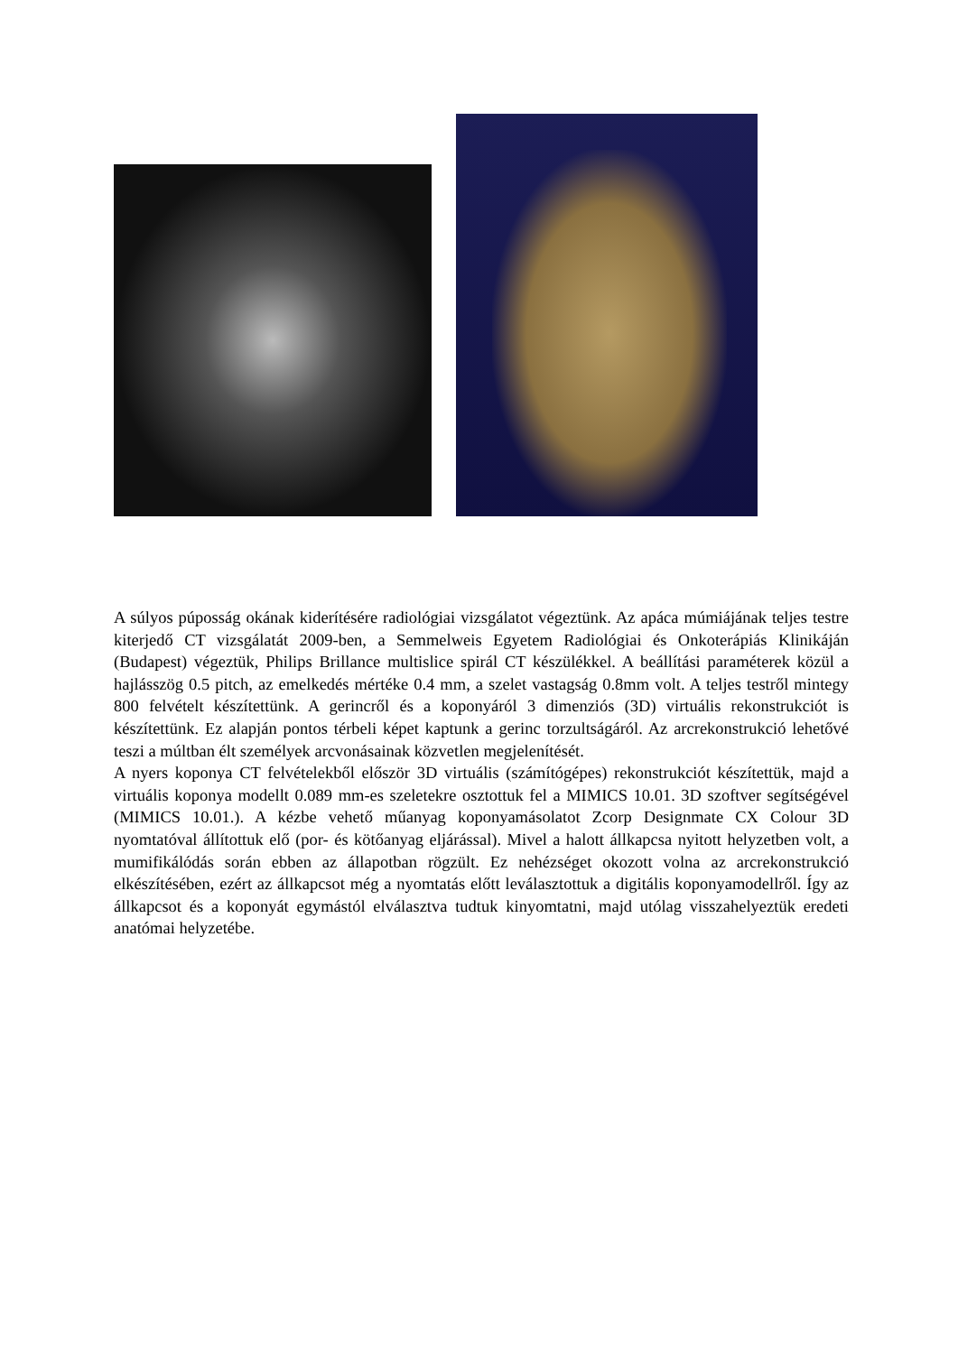A súlyos púposság okának kiderítésére radiológiai vizsgálatot végeztünk. Az apáca múmiájának teljes testre kiterjedő CT vizsgálatát 2009-ben, a Semmelweis Egyetem Radiológiai és Onkoterápiás Klinikáján (Budapest) végeztük, Philips Brillance multislice spirál CT készülékkel. A beállítási paraméterek közül a hajlásszög 0.5 pitch, az emelkedés mértéke 0.4 mm, a szelet vastagság 0.8mm volt. A teljes testről mintegy 800 felvételt készítettünk. A gerincről és a koponyáról 3 dimenziós (3D) virtuális rekonstrukciót is készítettünk. Ez alapján pontos térbeli képet kaptunk a gerinc torzultságáról. Az arcrekonstrukció lehetővé teszi a múltban élt személyek arcvonásainak közvetlen megjelenítését.
A nyers koponya CT felvételekből először 3D virtuális (számítógépes) rekonstrukciót készítettük, majd a virtuális koponya modellt 0.089 mm-es szeletekre osztottuk fel a MIMICS 10.01. 3D szoftver segítségével (MIMICS 10.01.). A kézbe vehető műanyag koponyamásolatot Zcorp Designmate CX Colour 3D nyomtatóval állítottuk elő (por- és kötőanyag eljárással). Mivel a halott állkapcsa nyitott helyzetben volt, a mumifikálódás során ebben az állapotban rögzült. Ez nehézséget okozott volna az arcrekonstrukció elkészítésében, ezért az állkapcsot még a nyomtatás előtt leválasztottuk a digitális koponyamodellről. Így az állkapcsot és a koponyát egymástól elválasztva tudtuk kinyomtatni, majd utólag visszahelyeztük eredeti anatómai helyzetébe.